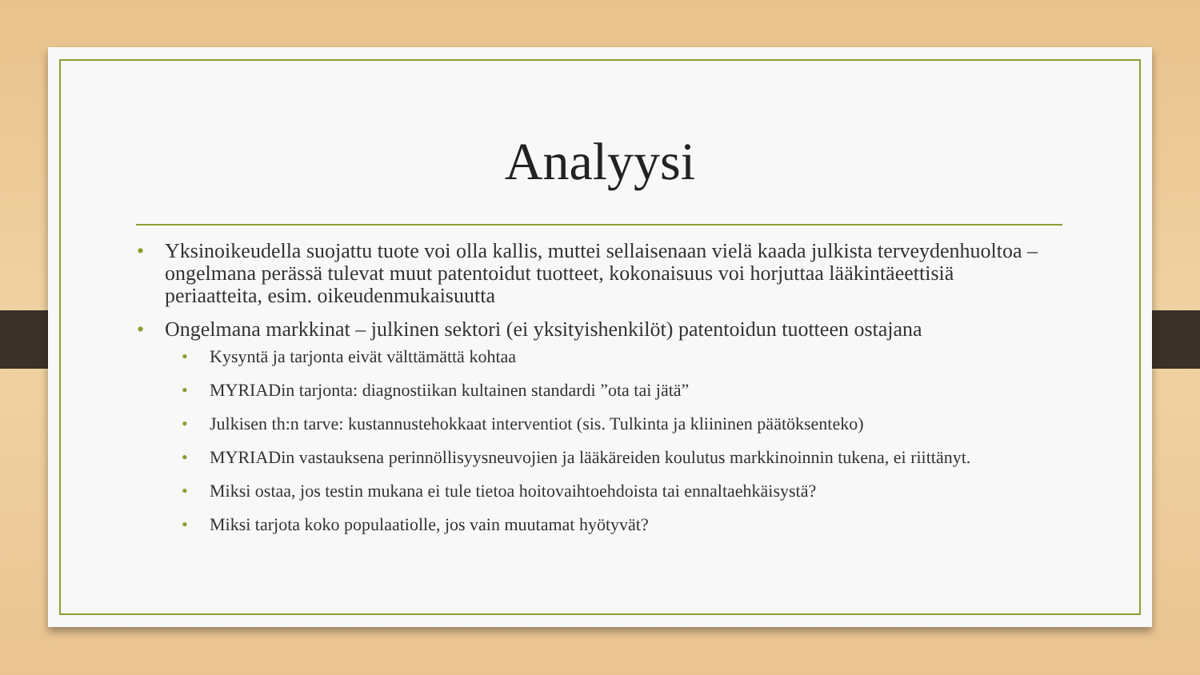Analyysi
• Yksinoikeudella suojattu tuote voi olla kallis, muttei sellaisenaan vielä kaada julkista terveydenhuoltoa – ongelmana perässä tulevat muut patentoidut tuotteet, kokonaisuus voi horjuttaa lääkintäeettisiä periaatteita, esim. oikeudenmukaisuutta
• Ongelmana markkinat – julkinen sektori (ei yksityishenkilöt) patentoidun tuotteen ostajana
• Kysyntä ja tarjonta eivät välttämättä kohtaa
• MYRIADin tarjonta: diagnostiikan kultainen standardi ”ota tai jätä”
• Julkisen th:n tarve: kustannustehokkaat interventiot (sis. Tulkinta ja kliininen päätöksenteko)
• MYRIADin vastauksena perinnöllisyysneuvojien ja lääkäreiden koulutus markkinoinnin tukena, ei riittänyt.
• Miksi ostaa, jos testin mukana ei tule tietoa hoitovaihtoehdoista tai ennaltaehkäisystä?
• Miksi tarjota koko populaatiolle, jos vain muutamat hyötyvät?